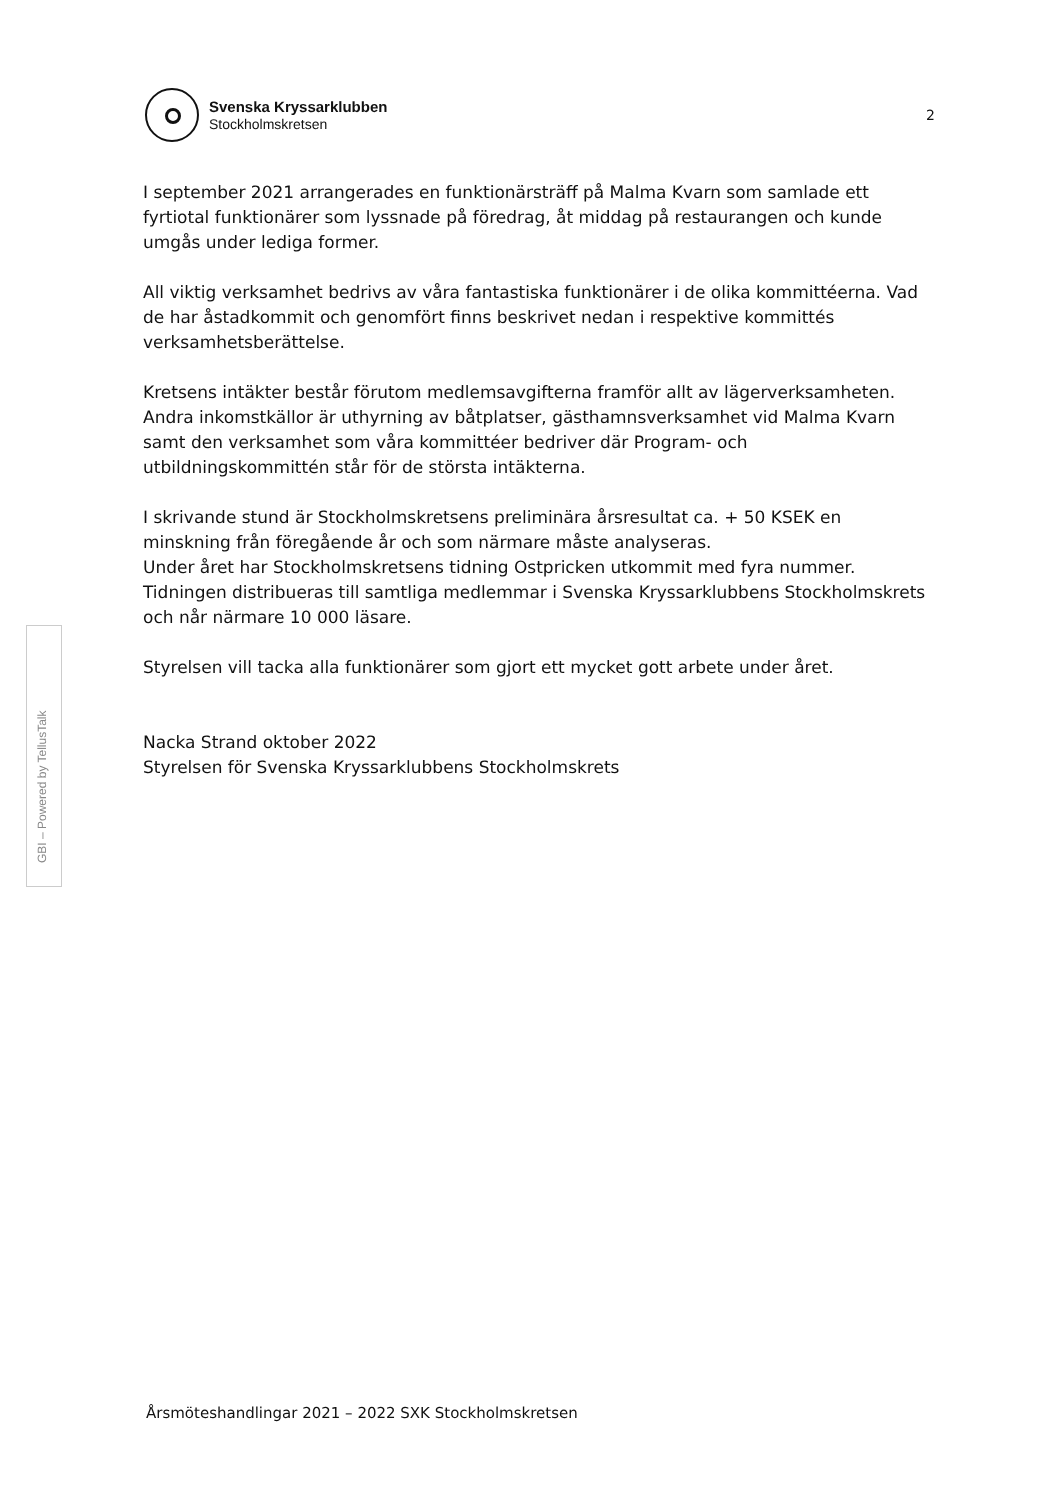Svenska Kryssarklubben
Stockholmskretsen
2
GBI – Powered by TellusTalk
I september 2021 arrangerades en funktionärsträff på Malma Kvarn som samlade ett fyrtiotal funktionärer som lyssnade på föredrag, åt middag på restaurangen och kunde umgås under lediga former.
All viktig verksamhet bedrivs av våra fantastiska funktionärer i de olika kommittéerna. Vad de har åstadkommit och genomfört finns beskrivet nedan i respektive kommittés verksamhetsberättelse.
Kretsens intäkter består förutom medlemsavgifterna framför allt av lägerverksamheten. Andra inkomstkällor är uthyrning av båtplatser, gästhamnsverksamhet vid Malma Kvarn samt den verksamhet som våra kommittéer bedriver där Program- och utbildningskommittén står för de största intäkterna.
I skrivande stund är Stockholmskretsens preliminära årsresultat ca. + 50 KSEK en minskning från föregående år och som närmare måste analyseras.
Under året har Stockholmskretsens tidning Ostpricken utkommit med fyra nummer.
Tidningen distribueras till samtliga medlemmar i Svenska Kryssarklubbens Stockholmskrets och når närmare 10 000 läsare.
Styrelsen vill tacka alla funktionärer som gjort ett mycket gott arbete under året.
Nacka Strand oktober 2022
Styrelsen för Svenska Kryssarklubbens Stockholmskrets
Årsmöteshandlingar 2021 – 2022 SXK Stockholmskretsen